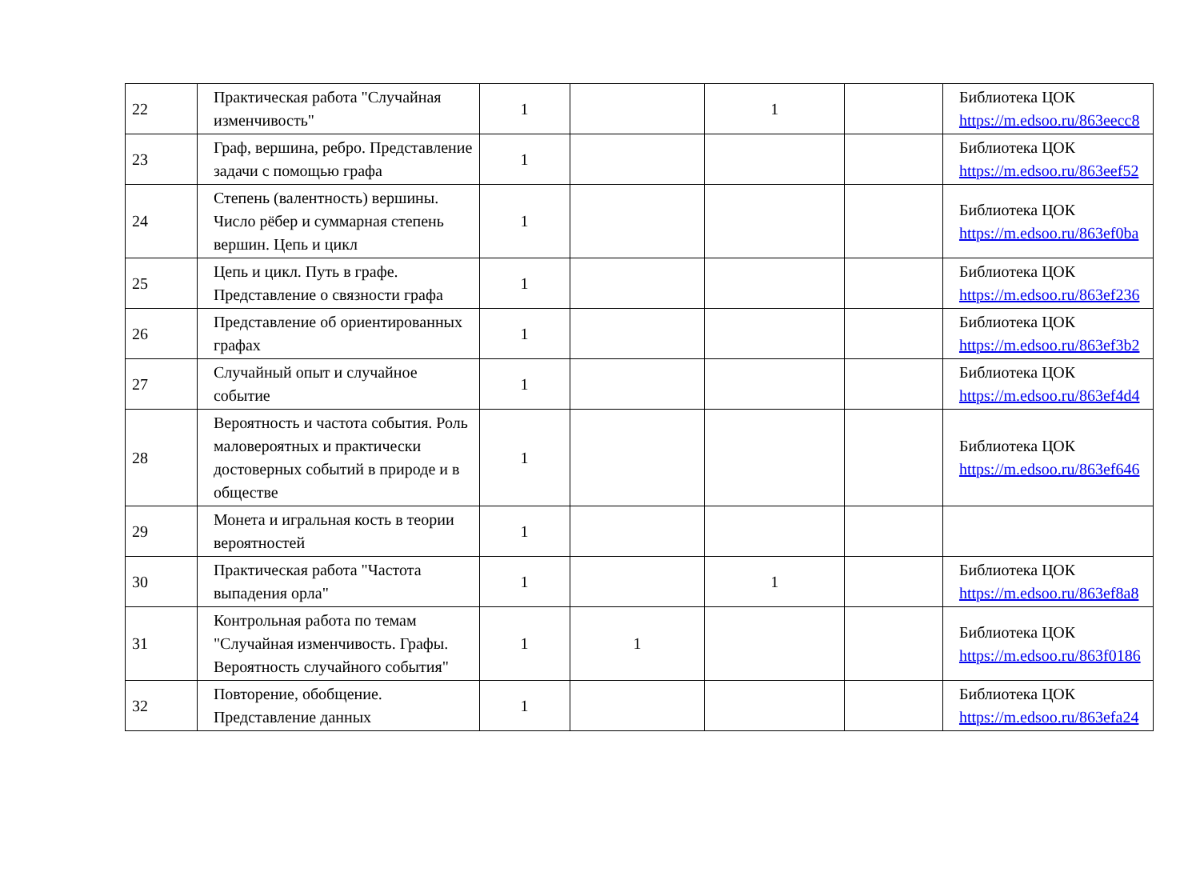| 22 | Практическая работа "Случайная изменчивость" | 1 | | 1 | | Библиотека ЦОК https://m.edsoo.ru/863eecc8 |
| 23 | Граф, вершина, ребро. Представление задачи с помощью графа | 1 | | | | Библиотека ЦОК https://m.edsoo.ru/863eef52 |
| 24 | Степень (валентность) вершины. Число рёбер и суммарная степень вершин. Цепь и цикл | 1 | | | | Библиотека ЦОК https://m.edsoo.ru/863ef0ba |
| 25 | Цепь и цикл. Путь в графе. Представление о связности графа | 1 | | | | Библиотека ЦОК https://m.edsoo.ru/863ef236 |
| 26 | Представление об ориентированных графах | 1 | | | | Библиотека ЦОК https://m.edsoo.ru/863ef3b2 |
| 27 | Случайный опыт и случайное событие | 1 | | | | Библиотека ЦОК https://m.edsoo.ru/863ef4d4 |
| 28 | Вероятность и частота события. Роль маловероятных и практически достоверных событий в природе и в обществе | 1 | | | | Библиотека ЦОК https://m.edsoo.ru/863ef646 |
| 29 | Монета и игральная кость в теории вероятностей | 1 | | | | |
| 30 | Практическая работа "Частота выпадения орла" | 1 | | 1 | | Библиотека ЦОК https://m.edsoo.ru/863ef8a8 |
| 31 | Контрольная работа по темам "Случайная изменчивость. Графы. Вероятность случайного события" | 1 | 1 | | | Библиотека ЦОК https://m.edsoo.ru/863f0186 |
| 32 | Повторение, обобщение. Представление данных | 1 | | | | Библиотека ЦОК https://m.edsoo.ru/863efa24 |